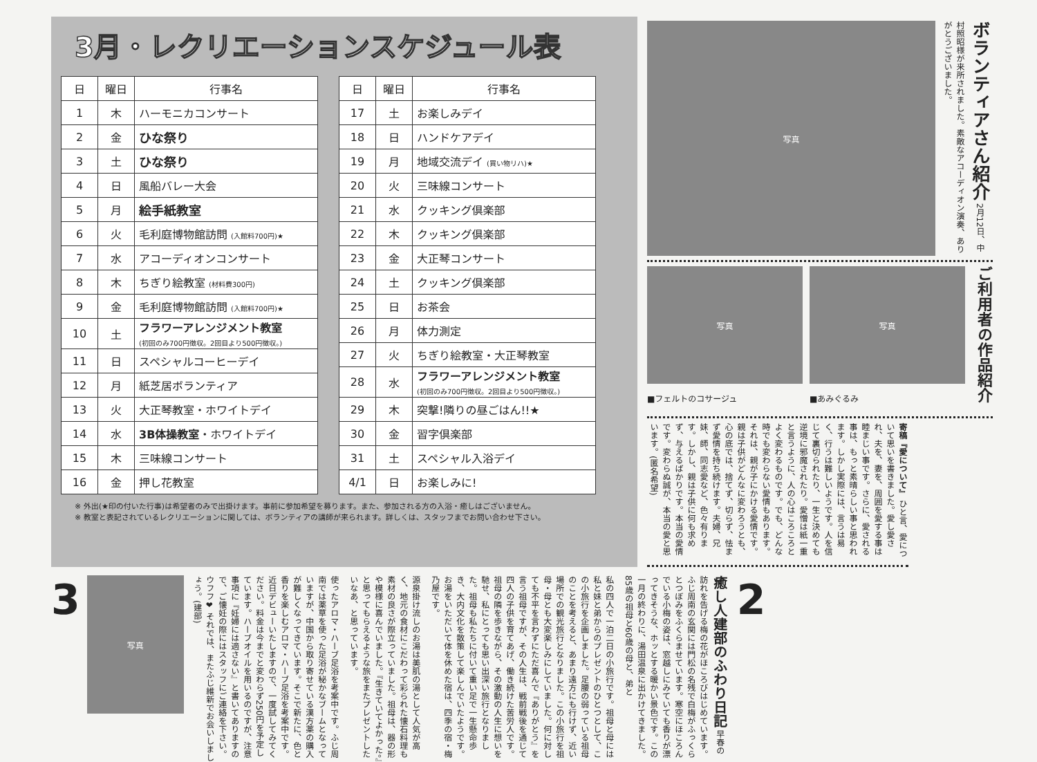3月・レクリエーションスケジュール表
| 日 | 曜日 | 行事名 |
| --- | --- | --- |
| 1 | 木 | ハーモニカコンサート |
| 2 | 金 | ひな祭り |
| 3 | 土 | ひな祭り |
| 4 | 日 | 風船バレー大会 |
| 5 | 月 | 絵手紙教室 |
| 6 | 火 | 毛利庭博物館訪問 (入館料700円)★ |
| 7 | 水 | アコーディオンコンサート |
| 8 | 木 | ちぎり絵教室 (材料費300円) |
| 9 | 金 | 毛利庭博物館訪問 (入館料700円)★ |
| 10 | 土 | フラワーアレンジメント教室 (初回のみ700円徴収。2回目より500円徴収。) |
| 11 | 日 | スペシャルコーヒーデイ |
| 12 | 月 | 紙芝居ボランティア |
| 13 | 火 | 大正琴教室・ホワイトデイ |
| 14 | 水 | 3B体操教室 ・ホワイトデイ |
| 15 | 木 | 三味線コンサート |
| 16 | 金 | 押し花教室 |
| 日 | 曜日 | 行事名 |
| --- | --- | --- |
| 17 | 土 | お楽しみデイ |
| 18 | 日 | ハンドケアデイ |
| 19 | 月 | 地域交流デイ (買い物リハ)★ |
| 20 | 火 | 三味線コンサート |
| 21 | 水 | クッキング倶楽部 |
| 22 | 木 | クッキング倶楽部 |
| 23 | 金 | 大正琴コンサート |
| 24 | 土 | クッキング倶楽部 |
| 25 | 日 | お茶会 |
| 26 | 月 | 体力測定 |
| 27 | 火 | ちぎり絵教室・大正琴教室 |
| 28 | 水 | フラワーアレンジメント教室 (初回のみ700円徴収。2回目より500円徴収。) |
| 29 | 木 | 突撃!隣りの昼ごはん!!★ |
| 30 | 金 | 習字倶楽部 |
| 31 | 土 | スペシャル入浴デイ |
| 4/1 | 日 | お楽しみに! |
※ 外出(★印の付いた行事)は希望者のみで出掛けます。事前に参加希望を募ります。また、参加される方の入浴・癒しはございません。
※ 教室と表記されているレクリエーションに関しては、ボランティアの講師が来られます。詳しくは、スタッフまでお問い合わせ下さい。
写真
ボランティアさん紹介 2月12日、中村照昭様が来所されました。素敵なアコーディオン演奏、ありがとうございました。
写真
■フェルトのコサージュ
写真
■あみぐるみ
ご利用者の作品紹介
寄稿『愛について』 ひと言、愛について思いを書きました。愛し愛され、夫を、妻を、周囲を愛する事は睦まじい事です。さらに、愛される事は、もっと素晴らしい事と思われます。しかし実際には、言うは易く、行うは難しいようです。人を信じて裏切られたり、一生と決めても逆境に邪魔されたり。愛憎は紙一重と言うように、人の心はころころとよく変わるものです。でも、どんな時でも変わらない愛情もあります。それは、親が子にかける愛情です。親は子供がどんなに変わろうとも、心の底では、捨てず、切らず、怯まず愛情を持ち続けます。夫婦、兄妹、師、同志愛など、色々有ります。しかし、親は子供に何も求めず、与えるばかりです。本当の愛情です。変わらぬ誠が、本当の愛と思います。(匿名希望)
3
写真
使ったアロマ・ハーブ足浴を考案中です。ふじ周南では薬草を使った足浴が秘かなブームとなっていますが、中国から取り寄せている漢方薬の購入が難しくなってきています。そこで新たに、色と香りを楽しむアロマ・ハーブ足浴を考案中です。近日デビューいたしますので、一度試してみてください。料金は今までと変わらず250円を予定しています。ハーブオイルを用いるのですが、注意事項に『妊婦には適さない』と書いてありますので、ご懐妊の際にはスタッフにご連絡を下さい。ウフフ❤ それでは、またふじ維新でお会いしましょう。(建部)
源泉掛け流しのお湯は美肌の湯として人気が高く、地元の食材にこだわって彩られた懐石料理も素材の良さが際立っていました。祖母は、器の形や模様に喜んでいました。『生きていてよかった。』と思ってもらえるような旅をまたプレゼントしたいなあ、と思っています。
私の四人で一泊二日の小旅行です。祖母と母には私と妹と弟からのプレゼントのひとつとして、この小旅行を企画しました。足腰の弱っている祖母のことを考えると、あまり遠方にも行けず、近い場所での観光旅行となりました。この小旅行を祖母・母とも大変楽しみにしていました。何に対しても不平を言わずにただ喜んで『ありがとう』を言う祖母ですが、その人生は、戦前戦後を通じて四人の子供を育てあげ、働き続けた苦労人です。祖母の隣を歩きながら、その激動の人生に想いを馳せ、私にとっても思い出深い旅行となりました。祖母も私たちに付いて重い足で一生懸命歩き、大内文化を散策して楽しんでいたようです。お湯をいただいて体を休めた宿は、四季の宿・梅乃屋です。
癒し人建部のふわり日記 早春の訪れを告げる梅の花がほころびはじめています。ふじ周南の玄関には門松の名残で白梅がふっくらとつぼみをふくらませています。寒空にほころんでいる小梅の姿は、窓越しにみていても香りが漂ってきそうな、ホッとする暖かい景色です。この一月の終わりに、湯田温泉に出かけてきました。85歳の祖母と60歳の母と、弟と
2